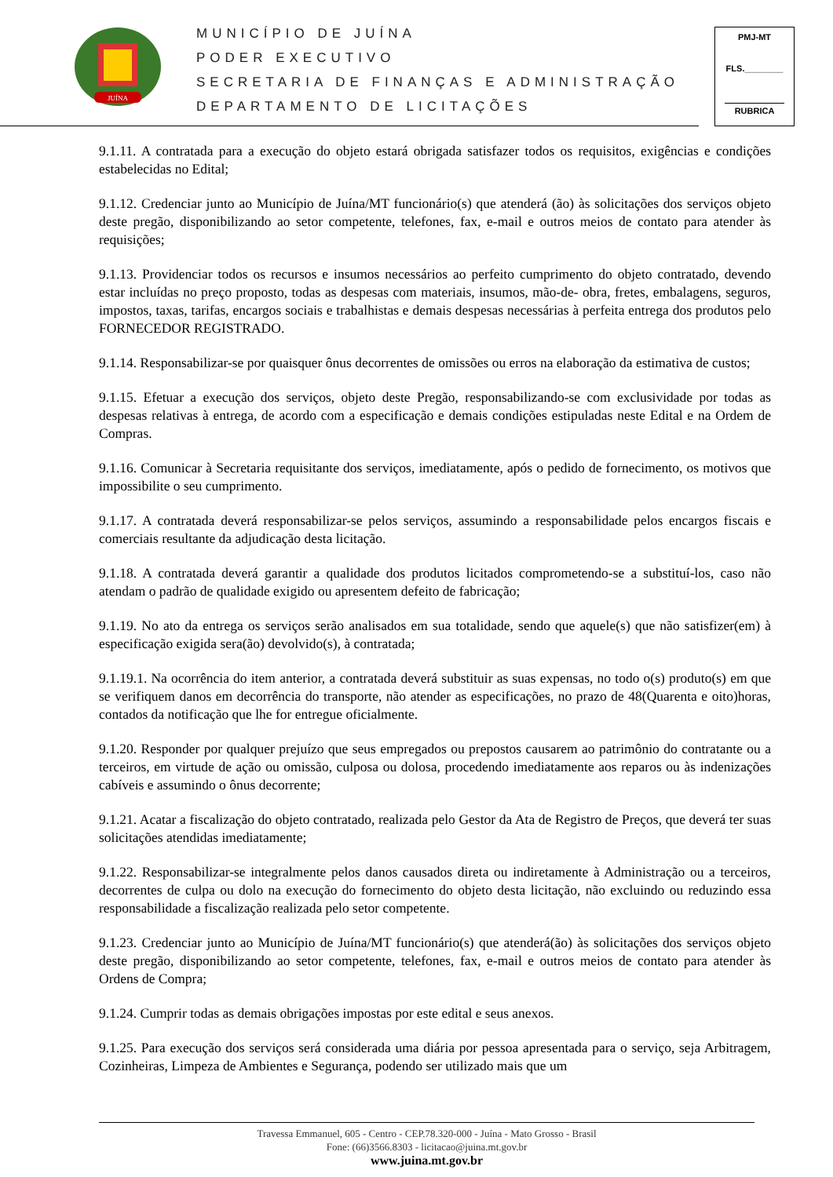JUÍNA
MUNICÍPIO DE JUÍNA
PODER EXECUTIVO
SECRETARIA DE FINANÇAS E ADMINISTRAÇÃO
DEPARTAMENTO DE LICITAÇÕES
PMJ-MT
FLS.________
RUBRICA
9.1.11. A contratada para a execução do objeto estará obrigada satisfazer todos os requisitos, exigências e condições estabelecidas no Edital;
9.1.12. Credenciar junto ao Município de Juína/MT funcionário(s) que atenderá (ão) às solicitações dos serviços objeto deste pregão, disponibilizando ao setor competente, telefones, fax, e-mail e outros meios de contato para atender às requisições;
9.1.13. Providenciar todos os recursos e insumos necessários ao perfeito cumprimento do objeto contratado, devendo estar incluídas no preço proposto, todas as despesas com materiais, insumos, mão-de- obra, fretes, embalagens, seguros, impostos, taxas, tarifas, encargos sociais e trabalhistas e demais despesas necessárias à perfeita entrega dos produtos pelo FORNECEDOR REGISTRADO.
9.1.14. Responsabilizar-se por quaisquer ônus decorrentes de omissões ou erros na elaboração da estimativa de custos;
9.1.15. Efetuar a execução dos serviços, objeto deste Pregão, responsabilizando-se com exclusividade por todas as despesas relativas à entrega, de acordo com a especificação e demais condições estipuladas neste Edital e na Ordem de Compras.
9.1.16. Comunicar à Secretaria requisitante dos serviços, imediatamente, após o pedido de fornecimento, os motivos que impossibilite o seu cumprimento.
9.1.17. A contratada deverá responsabilizar-se pelos serviços, assumindo a responsabilidade pelos encargos fiscais e comerciais resultante da adjudicação desta licitação.
9.1.18. A contratada deverá garantir a qualidade dos produtos licitados comprometendo-se a substituí-los, caso não atendam o padrão de qualidade exigido ou apresentem defeito de fabricação;
9.1.19. No ato da entrega os serviços serão analisados em sua totalidade, sendo que aquele(s) que não satisfizer(em) à especificação exigida sera(ão) devolvido(s), à contratada;
9.1.19.1. Na ocorrência do item anterior, a contratada deverá substituir as suas expensas, no todo o(s) produto(s) em que se verifiquem danos em decorrência do transporte, não atender as especificações, no prazo de 48(Quarenta e oito)horas, contados da notificação que lhe for entregue oficialmente.
9.1.20. Responder por qualquer prejuízo que seus empregados ou prepostos causarem ao patrimônio do contratante ou a terceiros, em virtude de ação ou omissão, culposa ou dolosa, procedendo imediatamente aos reparos ou às indenizações cabíveis e assumindo o ônus decorrente;
9.1.21. Acatar a fiscalização do objeto contratado, realizada pelo Gestor da Ata de Registro de Preços, que deverá ter suas solicitações atendidas imediatamente;
9.1.22. Responsabilizar-se integralmente pelos danos causados direta ou indiretamente à Administração ou a terceiros, decorrentes de culpa ou dolo na execução do fornecimento do objeto desta licitação, não excluindo ou reduzindo essa responsabilidade a fiscalização realizada pelo setor competente.
9.1.23. Credenciar junto ao Município de Juína/MT funcionário(s) que atenderá(ão) às solicitações dos serviços objeto deste pregão, disponibilizando ao setor competente, telefones, fax, e-mail e outros meios de contato para atender às Ordens de Compra;
9.1.24. Cumprir todas as demais obrigações impostas por este edital e seus anexos.
9.1.25. Para execução dos serviços será considerada uma diária por pessoa apresentada para o serviço, seja Arbitragem, Cozinheiras, Limpeza de Ambientes e Segurança, podendo ser utilizado mais que um
Travessa Emmanuel, 605 - Centro - CEP.78.320-000 - Juína - Mato Grosso - Brasil
Fone: (66)3566.8303 - licitacao@juina.mt.gov.br
www.juina.mt.gov.br